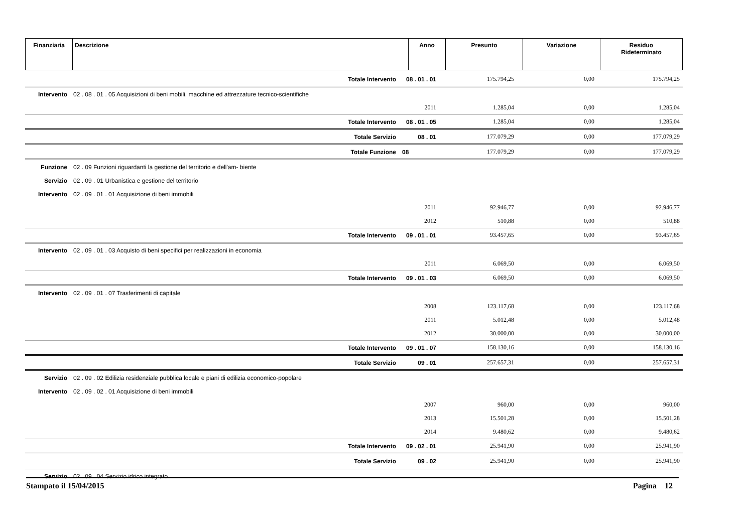| Finanziaria | Descrizione | Anno | Presunto | Variazione | Residuo Rideterminato |
| --- | --- | --- | --- | --- | --- |
| | Totale Intervento | 08 . 01 . 01 | 175.794,25 | 0,00 | 175.794,25 |
| Intervento | 02 . 08 . 01 . 05 Acquisizioni di beni mobili, macchine ed attrezzature tecnico-scientifiche | | | | |
| | | 2011 | 1.285,04 | 0,00 | 1.285,04 |
| | Totale Intervento | 08 . 01 . 05 | 1.285,04 | 0,00 | 1.285,04 |
| | Totale Servizio | 08 . 01 | 177.079,29 | 0,00 | 177.079,29 |
| | Totale Funzione | 08 | 177.079,29 | 0,00 | 177.079,29 |
| Funzione | 02 . 09 Funzioni riguardanti la gestione del territorio e dell'am- biente | | | | |
| Servizio | 02 . 09 . 01 Urbanistica e gestione del territorio | | | | |
| Intervento | 02 . 09 . 01 . 01 Acquisizione di beni immobili | | | | |
| | | 2011 | 92.946,77 | 0,00 | 92.946,77 |
| | | 2012 | 510,88 | 0,00 | 510,88 |
| | Totale Intervento | 09 . 01 . 01 | 93.457,65 | 0,00 | 93.457,65 |
| Intervento | 02 . 09 . 01 . 03 Acquisto di beni specifici per realizzazioni in economia | | | | |
| | | 2011 | 6.069,50 | 0,00 | 6.069,50 |
| | Totale Intervento | 09 . 01 . 03 | 6.069,50 | 0,00 | 6.069,50 |
| Intervento | 02 . 09 . 01 . 07 Trasferimenti di capitale | | | | |
| | | 2008 | 123.117,68 | 0,00 | 123.117,68 |
| | | 2011 | 5.012,48 | 0,00 | 5.012,48 |
| | | 2012 | 30.000,00 | 0,00 | 30.000,00 |
| | Totale Intervento | 09 . 01 . 07 | 158.130,16 | 0,00 | 158.130,16 |
| | Totale Servizio | 09 . 01 | 257.657,31 | 0,00 | 257.657,31 |
| Servizio | 02 . 09 . 02 Edilizia residenziale pubblica locale e piani di edilizia economico-popolare | | | | |
| Intervento | 02 . 09 . 02 . 01 Acquisizione di beni immobili | | | | |
| | | 2007 | 960,00 | 0,00 | 960,00 |
| | | 2013 | 15.501,28 | 0,00 | 15.501,28 |
| | | 2014 | 9.480,62 | 0,00 | 9.480,62 |
| | Totale Intervento | 09 . 02 . 01 | 25.941,90 | 0,00 | 25.941,90 |
| | Totale Servizio | 09 . 02 | 25.941,90 | 0,00 | 25.941,90 |
| Servizio | 02 . 09 . 04 Servizio idrico integrato | | | | |
Stampato il 15/04/2015 Pagina 12